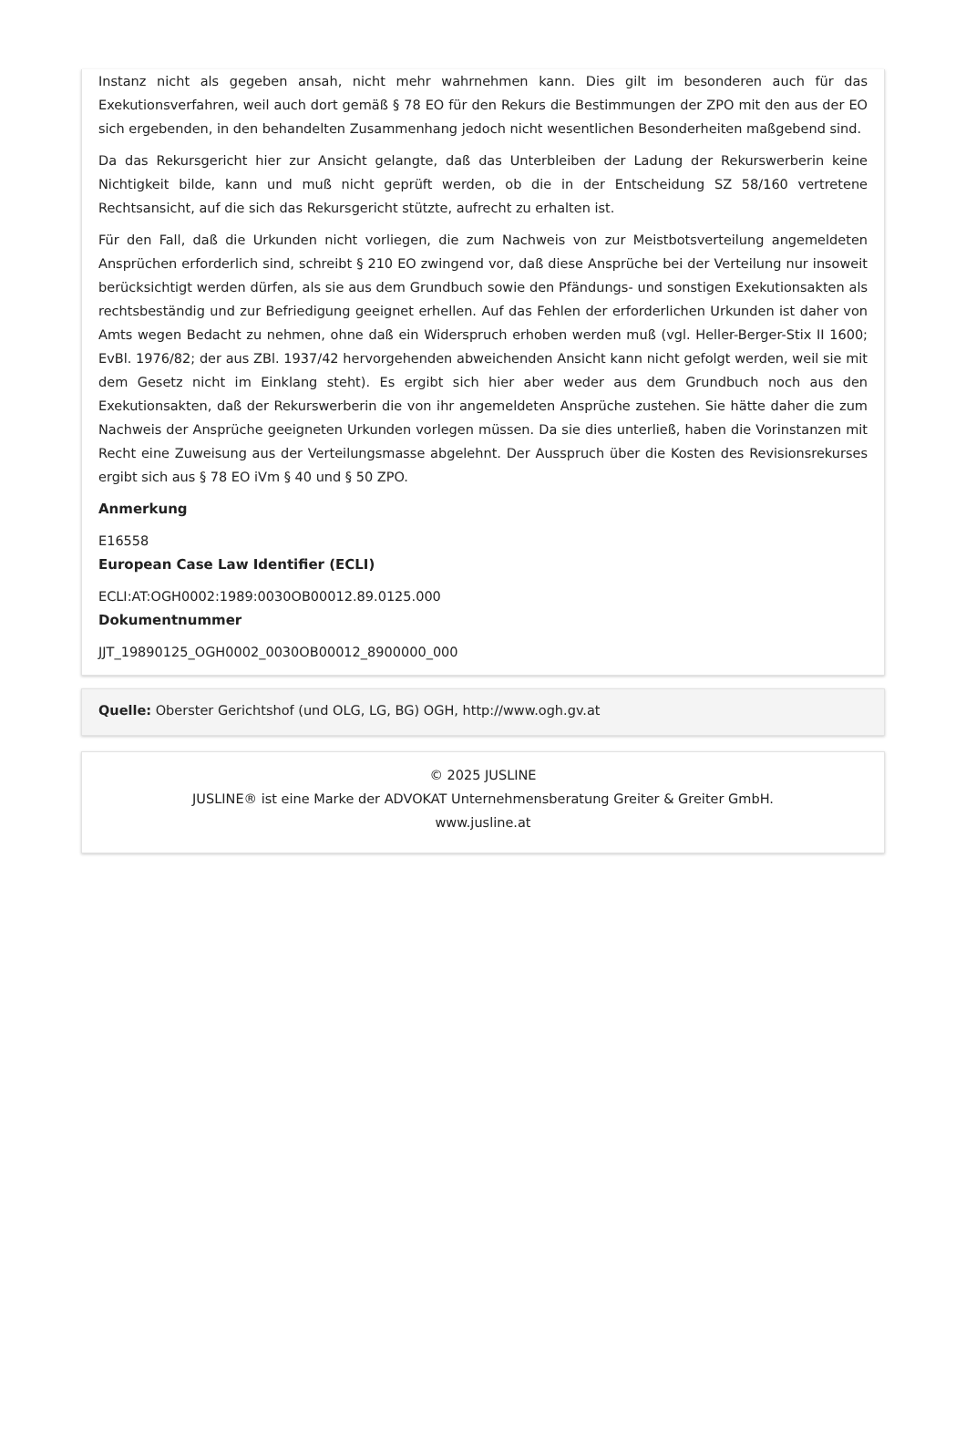Instanz nicht als gegeben ansah, nicht mehr wahrnehmen kann. Dies gilt im besonderen auch für das Exekutionsverfahren, weil auch dort gemäß § 78 EO für den Rekurs die Bestimmungen der ZPO mit den aus der EO sich ergebenden, in den behandelten Zusammenhang jedoch nicht wesentlichen Besonderheiten maßgebend sind.
Da das Rekursgericht hier zur Ansicht gelangte, daß das Unterbleiben der Ladung der Rekurswerberin keine Nichtigkeit bilde, kann und muß nicht geprüft werden, ob die in der Entscheidung SZ 58/160 vertretene Rechtsansicht, auf die sich das Rekursgericht stützte, aufrecht zu erhalten ist.
Für den Fall, daß die Urkunden nicht vorliegen, die zum Nachweis von zur Meistbotsverteilung angemeldeten Ansprüchen erforderlich sind, schreibt § 210 EO zwingend vor, daß diese Ansprüche bei der Verteilung nur insoweit berücksichtigt werden dürfen, als sie aus dem Grundbuch sowie den Pfändungs- und sonstigen Exekutionsakten als rechtsbeständig und zur Befriedigung geeignet erhellen. Auf das Fehlen der erforderlichen Urkunden ist daher von Amts wegen Bedacht zu nehmen, ohne daß ein Widerspruch erhoben werden muß (vgl. Heller-Berger-Stix II 1600; EvBl. 1976/82; der aus ZBl. 1937/42 hervorgehenden abweichenden Ansicht kann nicht gefolgt werden, weil sie mit dem Gesetz nicht im Einklang steht). Es ergibt sich hier aber weder aus dem Grundbuch noch aus den Exekutionsakten, daß der Rekurswerberin die von ihr angemeldeten Ansprüche zustehen. Sie hätte daher die zum Nachweis der Ansprüche geeigneten Urkunden vorlegen müssen. Da sie dies unterließ, haben die Vorinstanzen mit Recht eine Zuweisung aus der Verteilungsmasse abgelehnt. Der Ausspruch über die Kosten des Revisionsrekurses ergibt sich aus § 78 EO iVm § 40 und § 50 ZPO.
Anmerkung
E16558
European Case Law Identifier (ECLI)
ECLI:AT:OGH0002:1989:0030OB00012.89.0125.000
Dokumentnummer
JJT_19890125_OGH0002_0030OB00012_8900000_000
Quelle: Oberster Gerichtshof (und OLG, LG, BG) OGH, http://www.ogh.gv.at
© 2025 JUSLINE
JUSLINE® ist eine Marke der ADVOKAT Unternehmensberatung Greiter & Greiter GmbH.
www.jusline.at